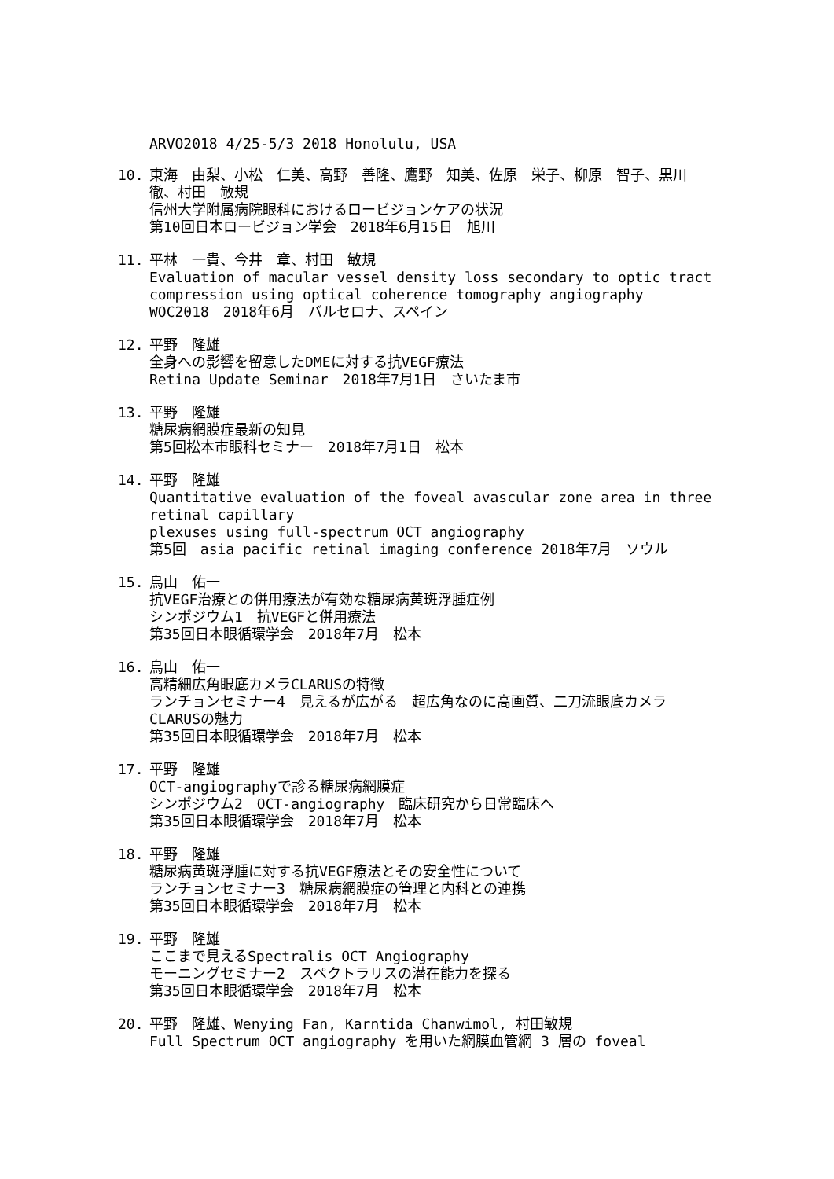ARVO2018 4/25-5/3 2018 Honolulu, USA
10. 東海　由梨、小松　仁美、高野　善隆、鷹野　知美、佐原　栄子、柳原　智子、黒川　徹、村田　敏規
信州大学附属病院眼科におけるロービジョンケアの状況
第10回日本ロービジョン学会　2018年6月15日　旭川
11. 平林　一貴、今井　章、村田　敏規
Evaluation of macular vessel density loss secondary to optic tract compression using optical coherence tomography angiography
WOC2018　2018年6月　バルセロナ、スペイン
12. 平野　隆雄
全身への影響を留意したDMEに対する抗VEGF療法
Retina Update Seminar　2018年7月1日　さいたま市
13. 平野　隆雄
糖尿病網膜症最新の知見
第5回松本市眼科セミナー　2018年7月1日　松本
14. 平野　隆雄
Quantitative evaluation of the foveal avascular zone area in three retinal capillary
plexuses using full-spectrum OCT angiography
第5回　asia pacific retinal imaging conference 2018年7月　ソウル
15. 鳥山　佑一
抗VEGF治療との併用療法が有効な糖尿病黄斑浮腫症例
シンポジウム1　抗VEGFと併用療法
第35回日本眼循環学会　2018年7月　松本
16. 鳥山　佑一
高精細広角眼底カメラCLARUSの特徴
ランチョンセミナー4　見えるが広がる　超広角なのに高画質、二刀流眼底カメラCLARUSの魅力
第35回日本眼循環学会　2018年7月　松本
17. 平野　隆雄
OCT-angiographyで診る糖尿病網膜症
シンポジウム2　OCT-angiography　臨床研究から日常臨床へ
第35回日本眼循環学会　2018年7月　松本
18. 平野　隆雄
糖尿病黄斑浮腫に対する抗VEGF療法とその安全性について
ランチョンセミナー3　糖尿病網膜症の管理と内科との連携
第35回日本眼循環学会　2018年7月　松本
19. 平野　隆雄
ここまで見えるSpectralis OCT Angiography
モーニングセミナー2　スペクトラリスの潜在能力を探る
第35回日本眼循環学会　2018年7月　松本
20. 平野　隆雄、Wenying Fan, Karntida Chanwimol, 村田敏規
Full Spectrum OCT angiography を用いた網膜血管網 3 層の foveal